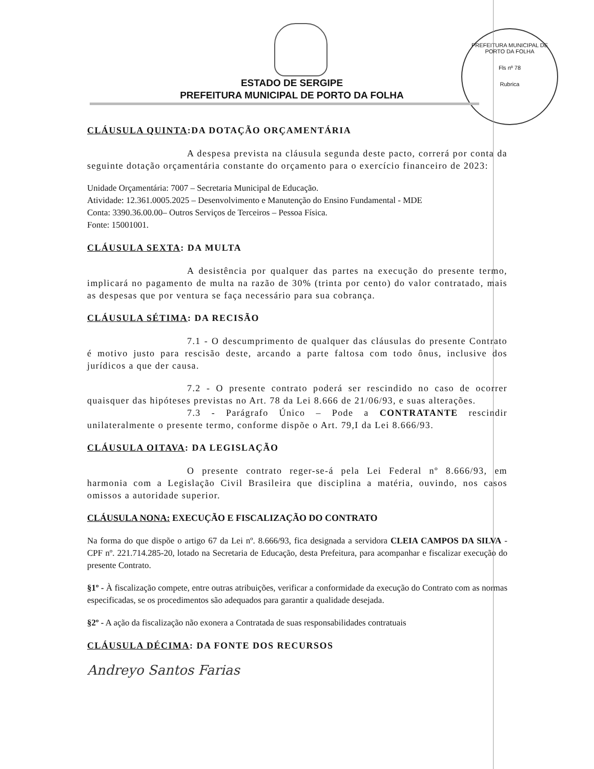PREFEITURA MUNICIPAL DE PORTO DA FOLHA
Fls nº 78
Rubrica
ESTADO DE SERGIPE
PREFEITURA MUNICIPAL DE PORTO DA FOLHA
CLÁUSULA QUINTA:DA DOTAÇÃO ORÇAMENTÁRIA
A despesa prevista na cláusula segunda deste pacto, correrá por conta da seguinte dotação orçamentária constante do orçamento para o exercício financeiro de 2023:
Unidade Orçamentária: 7007 – Secretaria Municipal de Educação.
Atividade: 12.361.0005.2025 – Desenvolvimento e Manutenção do Ensino Fundamental - MDE
Conta: 3390.36.00.00– Outros Serviços de Terceiros – Pessoa Física.
Fonte: 15001001.
CLÁUSULA SEXTA: DA MULTA
A desistência por qualquer das partes na execução do presente termo, implicará no pagamento de multa na razão de 30% (trinta por cento) do valor contratado, mais as despesas que por ventura se faça necessário para sua cobrança.
CLÁUSULA SÉTIMA: DA RECISÃO
7.1 - O descumprimento de qualquer das cláusulas do presente Contrato é motivo justo para rescisão deste, arcando a parte faltosa com todo ônus, inclusive dos jurídicos a que der causa.
7.2 - O presente contrato poderá ser rescindido no caso de ocorrer quaisquer das hipóteses previstas no Art. 78 da Lei 8.666 de 21/06/93, e suas alterações.
7.3 - Parágrafo Único – Pode a CONTRATANTE rescindir unilateralmente o presente termo, conforme dispõe o Art. 79,I da Lei 8.666/93.
CLÁUSULA OITAVA: DA LEGISLAÇÃO
O presente contrato reger-se-á pela Lei Federal nº 8.666/93, em harmonia com a Legislação Civil Brasileira que disciplina a matéria, ouvindo, nos casos omissos a autoridade superior.
CLÁUSULA NONA: EXECUÇÃO E FISCALIZAÇÃO DO CONTRATO
Na forma do que dispõe o artigo 67 da Lei nº. 8.666/93, fica designada a servidora CLEIA CAMPOS DA SILVA - CPF nº. 221.714.285-20, lotado na Secretaria de Educação, desta Prefeitura, para acompanhar e fiscalizar execução do presente Contrato.
§1º - À fiscalização compete, entre outras atribuições, verificar a conformidade da execução do Contrato com as normas especificadas, se os procedimentos são adequados para garantir a qualidade desejada.
§2º - A ação da fiscalização não exonera a Contratada de suas responsabilidades contratuais
CLÁUSULA DÉCIMA: DA FONTE DOS RECURSOS
Andreyo Santos Farias